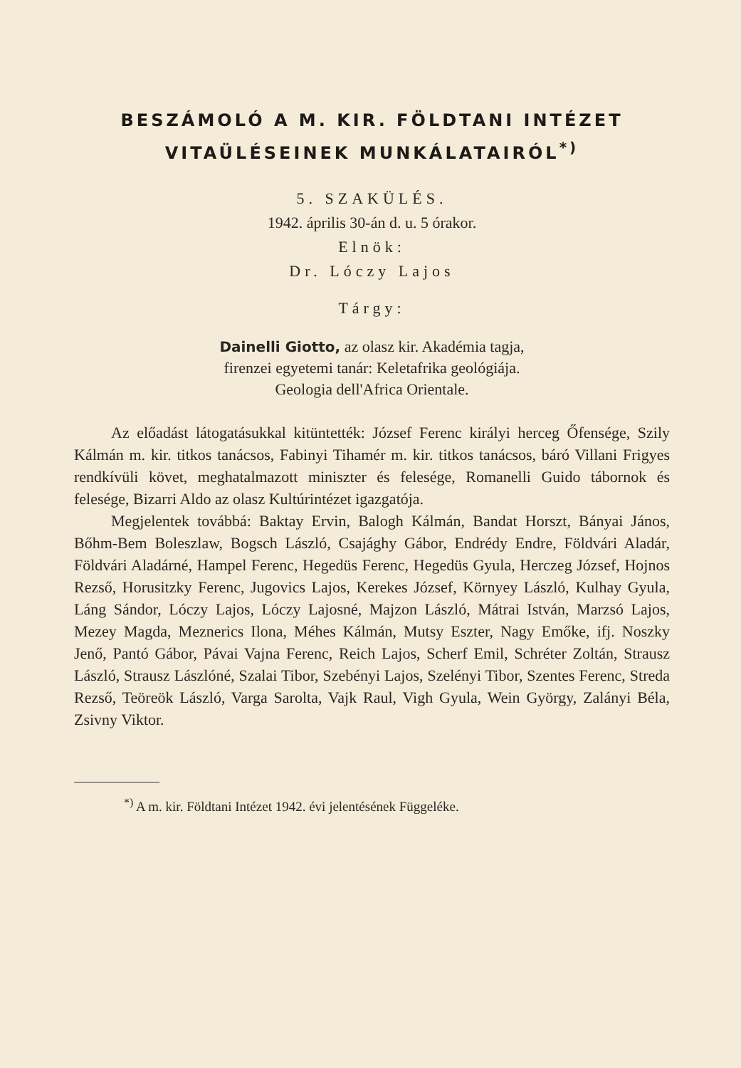BESZÁMOLÓ A M. KIR. FÖLDTANI INTÉZET
VITAÜLÉSEINEK MUNKÁLATAIRÓL<sup>*)</sup>
5. SZAKÜLÉS.
1942. április 30-án d. u. 5 órakor.
Elnök:
Dr. Lóczy Lajos
Tárgy:
Dainelli Giotto, az olasz kir. Akadémia tagja,
firenzei egyetemi tanár: Keletafrika geológiája.
Geologia dell'Africa Orientale.
Az előadást látogatásukkal kitüntették: József Ferenc királyi herceg Őfensége, Szily Kálmán m. kir. titkos tanácsos, Fabinyi Tihamér m. kir. titkos tanácsos, báró Villani Frigyes rendkívüli követ, meghatalmazott miniszter és felesége, Romanelli Guido tábornok és felesége, Bizarri Aldo az olasz Kultúrintézet igazgatója.
Megjelentek továbbá: Baktay Ervin, Balogh Kálmán, Bandat Horszt, Bányai János, Bőhm-Bem Boleszlaw, Bogsch László, Csajághy Gábor, Endrédy Endre, Földvári Aladár, Földvári Aladárné, Hampel Ferenc, Hegedüs Ferenc, Hegedüs Gyula, Herczeg József, Hojnos Rezső, Horusitzky Ferenc, Jugovics Lajos, Kerekes József, Környey László, Kulhay Gyula, Láng Sándor, Lóczy Lajos, Lóczy Lajosné, Majzon László, Mátrai István, Marzsó Lajos, Mezey Magda, Meznerics Ilona, Méhes Kálmán, Mutsy Eszter, Nagy Emőke, ifj. Noszky Jenő, Pantó Gábor, Pávai Vajna Ferenc, Reich Lajos, Scherf Emil, Schréter Zoltán, Strausz László, Strausz Lászlóné, Szalai Tibor, Szebényi Lajos, Szelényi Tibor, Szentes Ferenc, Streda Rezső, Teöreök László, Varga Sarolta, Vajk Raul, Vigh Gyula, Wein György, Zalányi Béla, Zsivny Viktor.
<sup>*)</sup> A m. kir. Földtani Intézet 1942. évi jelentésének Függeléke.